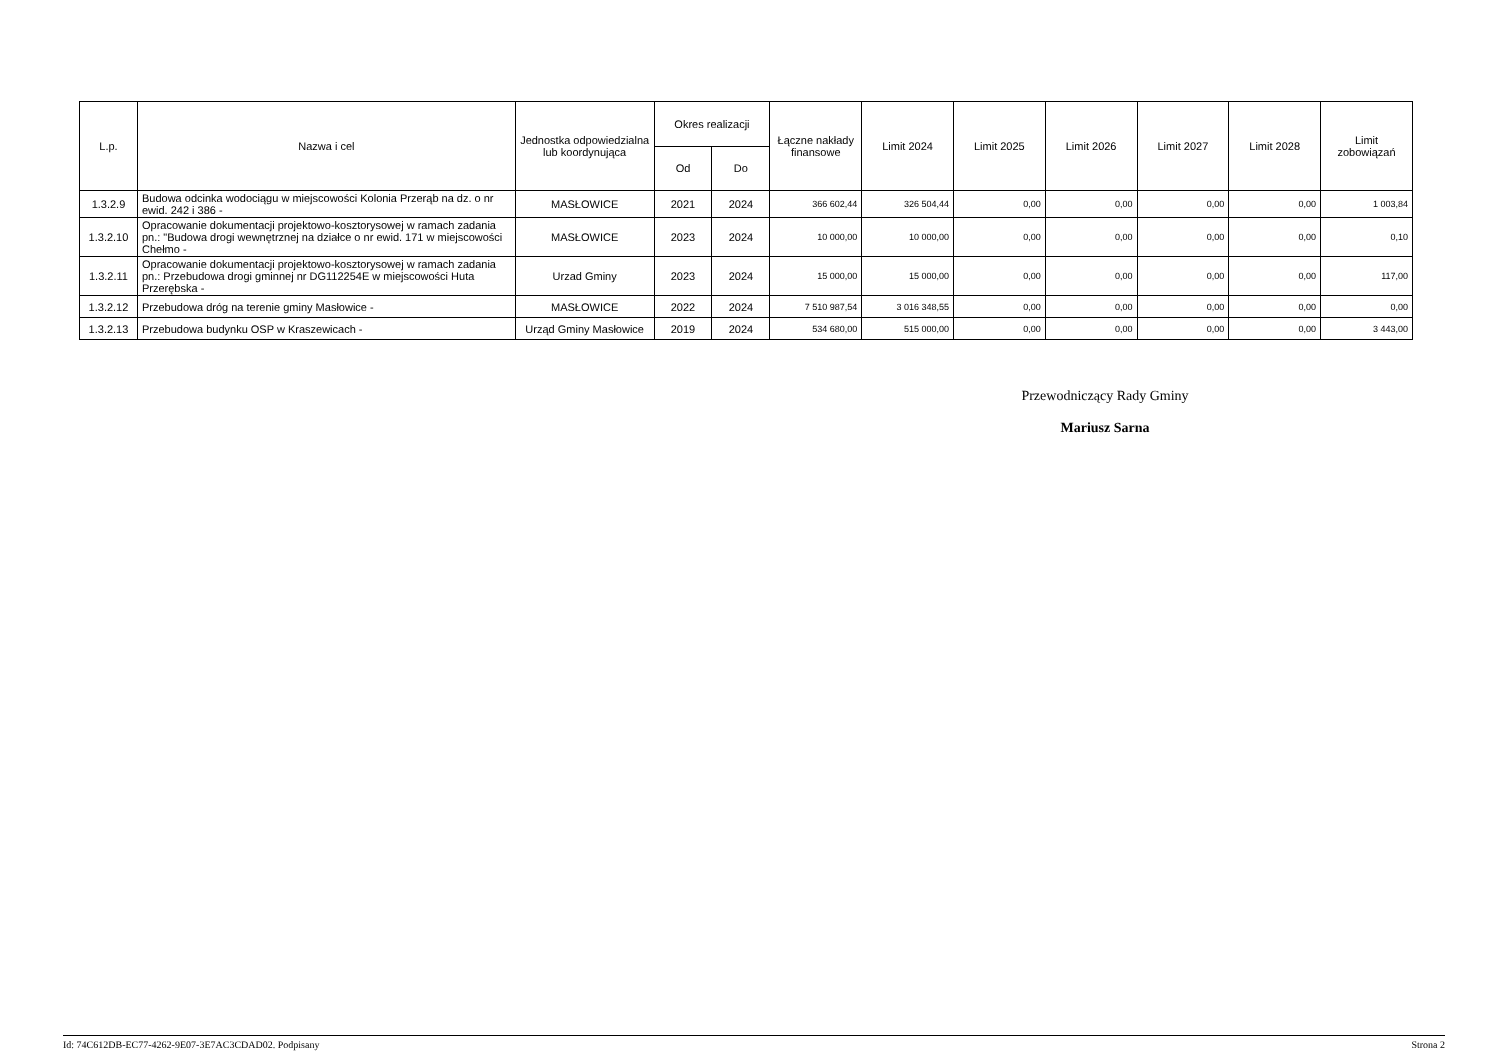| L.p. | Nazwa i cel | Jednostka odpowiedzialna lub koordynująca | Okres realizacji | | Łączne nakłady finansowe | Limit 2024 | Limit 2025 | Limit 2026 | Limit 2027 | Limit 2028 | Limit zobowiązań |
| --- | --- | --- | --- | --- | --- | --- | --- | --- | --- | --- | --- |
| | | | Od | Do | | | | | | | |
| 1.3.2.9 | Budowa odcinka wodociągu w miejscowości Kolonia Przerąb na dz. o nr ewid. 242 i 386 - | MASŁOWICE | 2021 | 2024 | 366 602,44 | 326 504,44 | 0,00 | 0,00 | 0,00 | 0,00 | 1 003,84 |
| 1.3.2.10 | Opracowanie dokumentacji projektowo-kosztorysowej w ramach zadania pn.: "Budowa drogi wewnętrznej na działce o nr ewid. 171 w miejscowości Chełmo - | MASŁOWICE | 2023 | 2024 | 10 000,00 | 10 000,00 | 0,00 | 0,00 | 0,00 | 0,00 | 0,10 |
| 1.3.2.11 | Opracowanie dokumentacji projektowo-kosztorysowej w ramach zadania pn.: Przebudowa drogi gminnej nr DG112254E w miejscowości Huta Przerębska - | Urzad Gminy | 2023 | 2024 | 15 000,00 | 15 000,00 | 0,00 | 0,00 | 0,00 | 0,00 | 117,00 |
| 1.3.2.12 | Przebudowa dróg na terenie gminy Masłowice - | MASŁOWICE | 2022 | 2024 | 7 510 987,54 | 3 016 348,55 | 0,00 | 0,00 | 0,00 | 0,00 | 0,00 |
| 1.3.2.13 | Przebudowa budynku OSP w Kraszewicach - | Urząd Gminy Masłowice | 2019 | 2024 | 534 680,00 | 515 000,00 | 0,00 | 0,00 | 0,00 | 0,00 | 3 443,00 |
Przewodniczący Rady Gminy
Mariusz Sarna
Id: 74C612DB-EC77-4262-9E07-3E7AC3CDAD02. Podpisany Strona 2